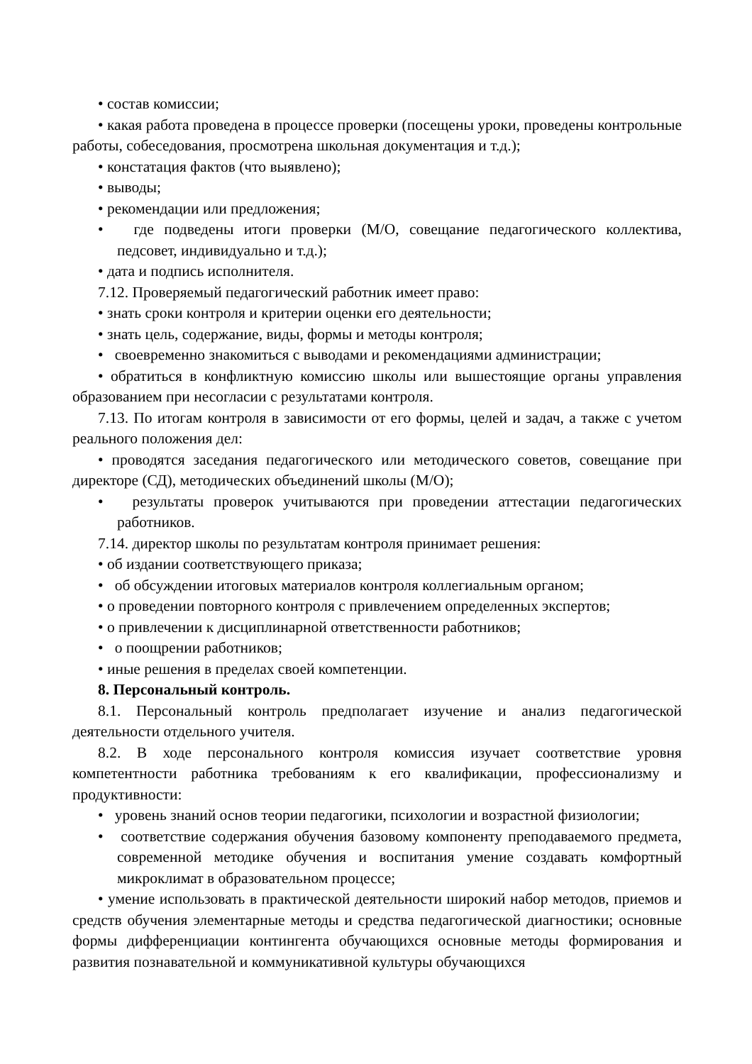• состав комиссии;
• какая работа проведена в процессе проверки (посещены уроки, проведены контрольные работы, собеседования, просмотрена школьная документация и т.д.);
• констатация фактов (что выявлено);
• выводы;
• рекомендации или предложения;
• где подведены итоги проверки (М/О, совещание педагогического коллектива, педсовет, индивидуально и т.д.);
• дата и подпись исполнителя.
7.12. Проверяемый педагогический работник имеет право:
• знать сроки контроля и критерии оценки его деятельности;
• знать цель, содержание, виды, формы и методы контроля;
• своевременно знакомиться с выводами и рекомендациями администрации;
• обратиться в конфликтную комиссию школы или вышестоящие органы управления образованием при несогласии с результатами контроля.
7.13. По итогам контроля в зависимости от его формы, целей и задач, а также с учетом реального положения дел:
• проводятся заседания педагогического или методического советов, совещание при директоре (СД), методических объединений школы (М/О);
• результаты проверок учитываются при проведении аттестации педагогических работников.
7.14. директор школы по результатам контроля принимает решения:
• об издании соответствующего приказа;
• об обсуждении итоговых материалов контроля коллегиальным органом;
• о проведении повторного контроля с привлечением определенных экспертов;
• о привлечении к дисциплинарной ответственности работников;
• о поощрении работников;
• иные решения в пределах своей компетенции.
8. Персональный контроль.
8.1. Персональный контроль предполагает изучение и анализ педагогической деятельности отдельного учителя.
8.2. В ходе персонального контроля комиссия изучает соответствие уровня компетентности работника требованиям к его квалификации, профессионализму и продуктивности:
• уровень знаний основ теории педагогики, психологии и возрастной физиологии;
• соответствие содержания обучения базовому компоненту преподаваемого предмета, современной методике обучения и воспитания умение создавать комфортный микроклимат в образовательном процессе;
• умение использовать в практической деятельности широкий набор методов, приемов и средств обучения элементарные методы и средства педагогической диагностики; основные формы дифференциации контингента обучающихся основные методы формирования и развития познавательной и коммуникативной культуры обучающихся